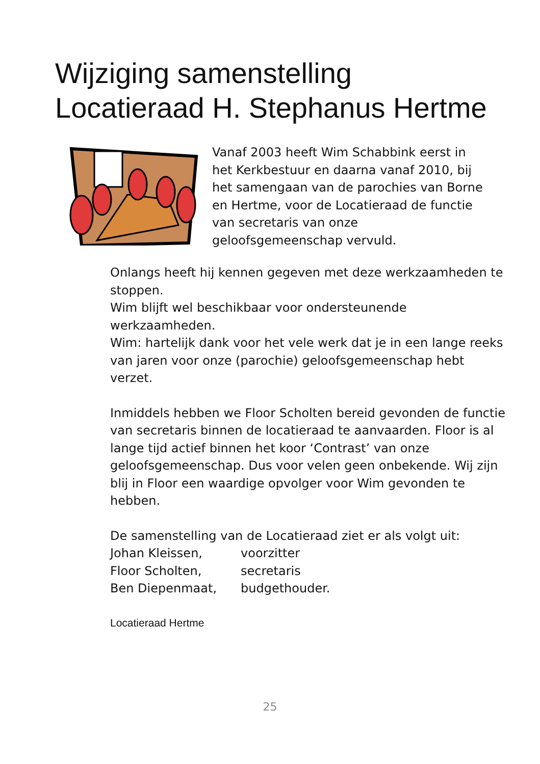Wijziging samenstelling
Locatieraad H. Stephanus Hertme
Vanaf 2003 heeft Wim Schabbink eerst in het Kerkbestuur en daarna vanaf 2010, bij het samengaan van de parochies van Borne en Hertme, voor de Locatieraad de functie van secretaris van onze geloofsgemeenschap vervuld.
Onlangs heeft hij kennen gegeven met deze werkzaamheden te stoppen.
Wim blijft wel beschikbaar voor ondersteunende werkzaamheden.
Wim: hartelijk dank voor het vele werk dat je in een lange reeks van jaren voor onze (parochie) geloofsgemeenschap hebt verzet.
Inmiddels hebben we Floor Scholten bereid gevonden de functie van secretaris binnen de locatieraad te aanvaarden. Floor is al lange tijd actief binnen het koor ‘Contrast’ van onze geloofsgemeenschap. Dus voor velen geen onbekende. Wij zijn blij in Floor een waardige opvolger voor Wim gevonden te hebben.
De samenstelling van de Locatieraad ziet er als volgt uit:
Johan Kleissen, voorzitter
Floor Scholten, secretaris
Ben Diepenmaat, budgethouder.
Locatieraad Hertme
25